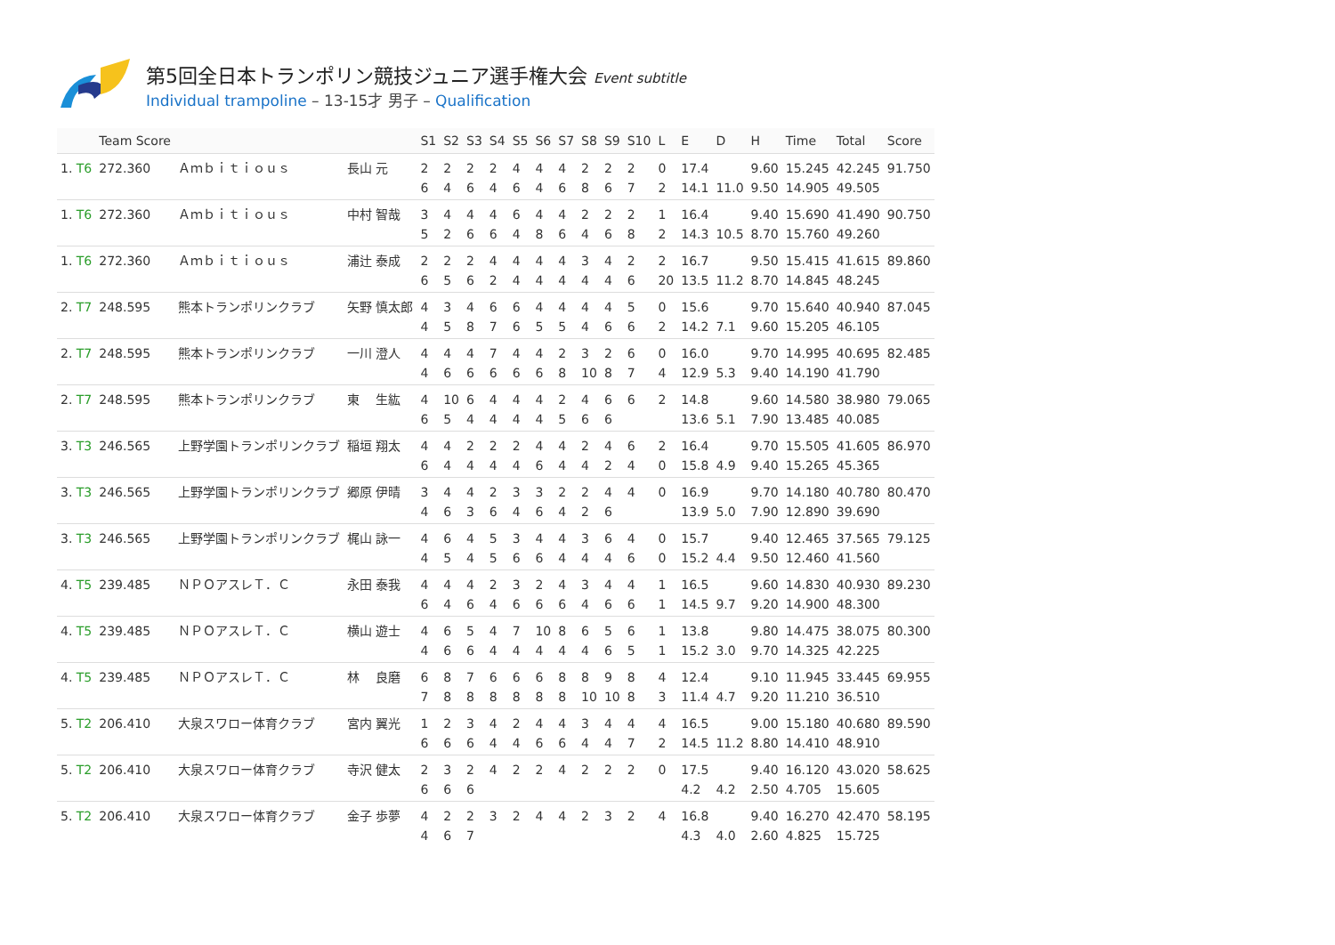第5回全日本トランポリン競技ジュニア選手権大会 Event subtitle
Individual trampoline – 13-15才 男子 – Qualification
| | Team Score | | | S1 | S2 | S3 | S4 | S5 | S6 | S7 | S8 | S9 | S10 | L | E | D | H | Time | Total | Score |
| --- | --- | --- | --- | --- | --- | --- | --- | --- | --- | --- | --- | --- | --- | --- | --- | --- | --- | --- | --- | --- |
| 1. T6 | 272.360 | Ａｍｂｉｔｉｏｕｓ | 長山 元 | 2 6 | 2 4 | 2 6 | 2 4 | 4 6 | 4 4 | 4 6 | 2 8 | 2 6 | 2 7 | 0 2 | 17.4 14.1 | 11.0 | 9.60 9.50 | 15.245 14.905 | 42.245 49.505 | 91.750 |
| 1. T6 | 272.360 | Ａｍｂｉｔｉｏｕｓ | 中村 智哉 | 3 5 | 4 2 | 4 6 | 4 6 | 6 4 | 4 8 | 4 6 | 2 4 | 2 6 | 2 8 | 1 2 | 16.4 14.3 | 10.5 | 9.40 8.70 | 15.690 15.760 | 41.490 49.260 | 90.750 |
| 1. T6 | 272.360 | Ａｍｂｉｔｉｏｕｓ | 浦辻 泰成 | 2 6 | 2 5 | 2 6 | 4 2 | 4 4 | 4 4 | 4 4 | 3 4 | 4 4 | 2 6 | 2 20 | 16.7 13.5 | 11.2 | 9.50 8.70 | 15.415 14.845 | 41.615 48.245 | 89.860 |
| 2. T7 | 248.595 | 熊本トランポリンクラブ | 矢野 慎太郎 | 4 4 | 3 5 | 4 8 | 6 7 | 6 6 | 4 5 | 4 5 | 4 4 | 4 6 | 5 6 | 0 2 | 15.6 14.2 | 7.1 | 9.70 9.60 | 15.640 15.205 | 40.940 46.105 | 87.045 |
| 2. T7 | 248.595 | 熊本トランポリンクラブ | 一川 澄人 | 4 4 | 4 6 | 4 6 | 7 6 | 4 6 | 4 6 | 2 8 | 3 10 | 2 8 | 6 7 | 0 4 | 16.0 12.9 | 5.3 | 9.70 9.40 | 14.995 14.190 | 40.695 41.790 | 82.485 |
| 2. T7 | 248.595 | 熊本トランポリンクラブ | 東 生紘 | 4 6 | 10 5 | 6 4 | 4 4 | 4 4 | 4 4 | 2 5 | 4 6 | 6 6 | 6 | 2 | 14.8 13.6 | 5.1 | 9.60 7.90 | 14.580 13.485 | 38.980 40.085 | 79.065 |
| 3. T3 | 246.565 | 上野学園トランポリンクラブ | 稲垣 翔太 | 4 6 | 4 4 | 2 4 | 2 4 | 2 4 | 4 6 | 4 4 | 2 4 | 4 2 | 6 4 | 2 0 | 16.4 15.8 | 4.9 | 9.70 9.40 | 15.505 15.265 | 41.605 45.365 | 86.970 |
| 3. T3 | 246.565 | 上野学園トランポリンクラブ | 郷原 伊晴 | 3 4 | 4 6 | 4 3 | 2 6 | 3 4 | 3 6 | 2 4 | 2 2 | 4 6 | 4 | 0 | 16.9 13.9 | 5.0 | 9.70 7.90 | 14.180 12.890 | 40.780 39.690 | 80.470 |
| 3. T3 | 246.565 | 上野学園トランポリンクラブ | 梶山 詠一 | 4 4 | 6 5 | 4 4 | 5 5 | 3 6 | 4 6 | 4 4 | 3 4 | 6 4 | 4 6 | 0 0 | 15.7 15.2 | 4.4 | 9.40 9.50 | 12.465 12.460 | 37.565 41.560 | 79.125 |
| 4. T5 | 239.485 | ＮＰＯアスレＴ．Ｃ | 永田 泰我 | 4 6 | 4 4 | 4 6 | 2 4 | 3 6 | 2 6 | 4 6 | 3 4 | 4 6 | 4 6 | 1 1 | 16.5 14.5 | 9.7 | 9.60 9.20 | 14.830 14.900 | 40.930 48.300 | 89.230 |
| 4. T5 | 239.485 | ＮＰＯアスレＴ．Ｃ | 横山 遊士 | 4 4 | 6 6 | 5 6 | 4 4 | 7 4 | 10 4 | 8 4 | 6 4 | 5 6 | 6 5 | 1 1 | 13.8 15.2 | 3.0 | 9.80 9.70 | 14.475 14.325 | 38.075 42.225 | 80.300 |
| 4. T5 | 239.485 | ＮＰＯアスレＴ．Ｃ | 林 良磨 | 6 7 | 8 8 | 7 8 | 6 8 | 6 8 | 6 8 | 8 8 | 8 10 | 9 10 | 8 8 | 4 3 | 12.4 11.4 | 4.7 | 9.10 9.20 | 11.945 11.210 | 33.445 36.510 | 69.955 |
| 5. T2 | 206.410 | 大泉スワロー体育クラブ | 宮内 翼光 | 1 6 | 2 6 | 3 6 | 4 4 | 2 4 | 4 6 | 4 6 | 3 4 | 4 4 | 4 7 | 4 2 | 16.5 14.5 | 11.2 | 9.00 8.80 | 15.180 14.410 | 40.680 48.910 | 89.590 |
| 5. T2 | 206.410 | 大泉スワロー体育クラブ | 寺沢 健太 | 2 6 | 3 6 | 2 6 | 4 | 2 | 2 | 4 | 2 | 2 | 2 | 0 | 17.5 4.2 | 4.2 | 9.40 2.50 | 16.120 4.705 | 43.020 15.605 | 58.625 |
| 5. T2 | 206.410 | 大泉スワロー体育クラブ | 金子 歩夢 | 4 4 | 2 6 | 2 7 | 3 | 2 | 4 | 4 | 2 | 3 | 2 | 4 | 16.8 4.3 | 4.0 | 9.40 2.60 | 16.270 4.825 | 42.470 15.725 | 58.195 |